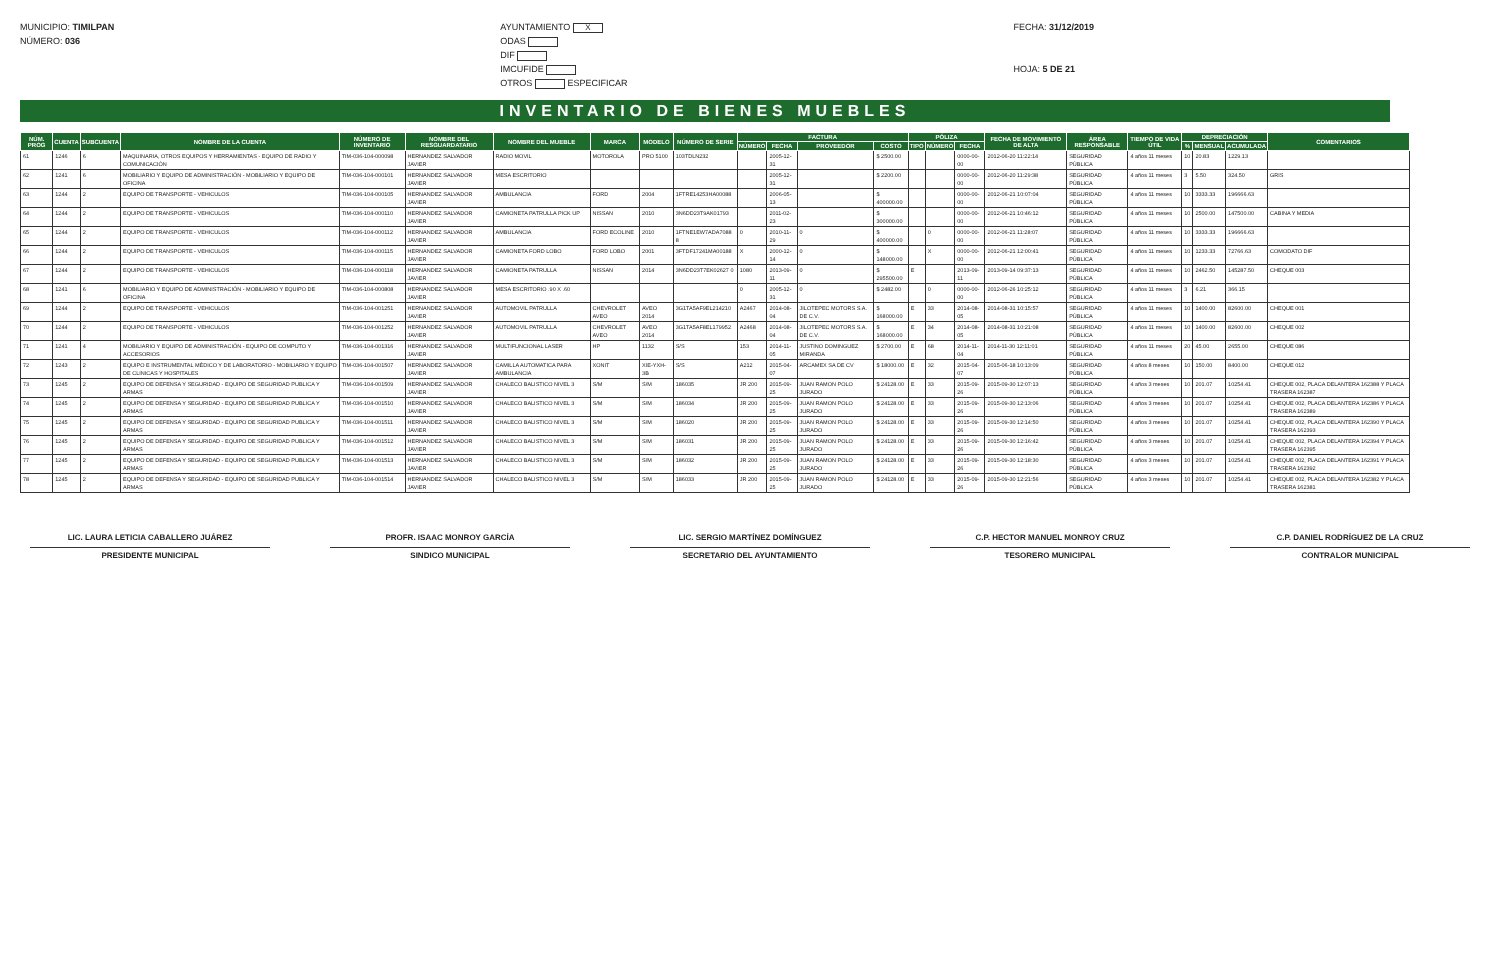MUNICIPIO: TIMILPAN
NÚMERO: 036
AYUNTAMIENTO X
ODAS
DIF
IMCUFIDE
OTROS ESPECIFICAR
FECHA: 31/12/2019
HOJA: 5 DE 21
INVENTARIO DE BIENES MUEBLES
| NÚM. PROG | CUENTA | SUBCUENTA | NOMBRE DE LA CUENTA | NÚMERO DE INVENTARIO | NOMBRE DEL RESGUARDATARIO | NOMBRE DEL MUEBLE | MARCA | MODELO | NÚMERO DE SERIE | FACTURA | | | | PÓLIZA | | | FECHA DE MOVIMIENTO DE ALTA | ÁREA RESPONSABLE | TIEMPO DE VIDA ÚTIL | DEPRECIACIÓN | | | COMENTARIOS |
| --- | --- | --- | --- | --- | --- | --- | --- | --- | --- | --- | --- | --- | --- | --- | --- | --- | --- | --- | --- | --- | --- | --- | --- |
| | | | | | | | | | | NÚMERO | FECHA | PROVEEDOR | COSTO | TIPO | NÚMERO | FECHA | | | | % | MENSUAL | ACUMULADA | |
| 61 | 1246 | 6 | MAQUINARIA, OTROS EQUIPOS Y HERRAMIENTAS - EQUIPO DE RADIO Y COMUNICACIÓN | TIM-036-104-000098 | HERNANDEZ SALVADOR JAVIER | RADIO MOVIL | MOTOROLA | PRO 5100 | 103TDLN232 | | 2005-12-31 | | $ 2500.00 | | | 0000-00-00 | 2012-06-20 11:22:14 | SEGURIDAD PÚBLICA | 4 años 11 meses | 10 | 20.83 | 1229.13 | |
| 62 | 1241 | 6 | MOBILIARIO Y EQUIPO DE ADMINISTRACIÓN - MOBILIARIO Y EQUIPO DE OFICINA | TIM-036-104-000101 | HERNANDEZ SALVADOR JAVIER | MESA ESCRITORIO | | | | | 2005-12-31 | | $ 2200.00 | | | 0000-00-00 | 2012-06-20 11:29:38 | SEGURIDAD PÚBLICA | 4 años 11 meses | 3 | 5.50 | 324.50 | GRIS |
| 63 | 1244 | 2 | EQUIPO DE TRANSPORTE - VEHICULOS | TIM-036-104-000105 | HERNANDEZ SALVADOR JAVIER | AMBULANCIA | FORD | 2004 | 1FTRE14253HA00088 | | 2006-05-13 | | $ 400000.00 | | | 0000-00-00 | 2012-06-21 10:07:04 | SEGURIDAD PÚBLICA | 4 años 11 meses | 10 | 3333.33 | 196666.63 | |
| 64 | 1244 | 2 | EQUIPO DE TRANSPORTE - VEHICULOS | TIM-036-104-000110 | HERNANDEZ SALVADOR JAVIER | CAMIONETA PATRULLA PICK UP | NISSAN | 2010 | 3N6DD23T9AK01793 | | 2011-02-23 | | $ 300000.00 | | | 0000-00-00 | 2012-06-21 10:46:12 | SEGURIDAD PÚBLICA | 4 años 11 meses | 10 | 2500.00 | 147500.00 | CABINA Y MEDIA |
| 65 | 1244 | 2 | EQUIPO DE TRANSPORTE - VEHICULOS | TIM-036-104-000112 | HERNANDEZ SALVADOR JAVIER | AMBULANCIA | FORD ECOLINE | 2010 | 1FTNE1EW7ADA7088 8 | 0 | 2010-11-29 | 0 | $ 400000.00 | | 0 | 0000-00-00 | 2012-06-21 11:28:07 | SEGURIDAD PÚBLICA | 4 años 11 meses | 10 | 3333.33 | 196666.63 | |
| 66 | 1244 | 2 | EQUIPO DE TRANSPORTE - VEHICULOS | TIM-036-104-000115 | HERNANDEZ SALVADOR JAVIER | CAMIONETA FORD LOBO | FORD LOBO | 2001 | 3FTDF17241MA00188 | X | 2000-12-14 | 0 | $ 148000.00 | | X | 0000-00-00 | 2012-06-21 12:00:41 | SEGURIDAD PÚBLICA | 4 años 11 meses | 10 | 1233.33 | 72766.63 | COMODATO DIF |
| 67 | 1244 | 2 | EQUIPO DE TRANSPORTE - VEHICULOS | TIM-036-104-000118 | HERNANDEZ SALVADOR JAVIER | CAMIONETA PATRULLA | NISSAN | 2014 | 3N6DD23T7EK02627 0 | 1080 | 2013-09-11 | 0 | $ 295500.00 | E | | 2013-09-11 | 2013-09-14 09:37:13 | SEGURIDAD PÚBLICA | 4 años 11 meses | 10 | 2462.50 | 145287.50 | CHEQUE 003 |
| 68 | 1241 | 6 | MOBILIARIO Y EQUIPO DE ADMINISTRACIÓN - MOBILIARIO Y EQUIPO DE OFICINA | TIM-036-104-000808 | HERNANDEZ SALVADOR JAVIER | MESA ESCRITORIO .90 X .60 | | | | 0 | 2005-12-31 | 0 | $ 2482.00 | | 0 | 0000-00-00 | 2012-06-26 10:25:12 | SEGURIDAD PÚBLICA | 4 años 11 meses | 3 | 6.21 | 366.15 | |
| 69 | 1244 | 2 | EQUIPO DE TRANSPORTE - VEHICULOS | TIM-036-104-001251 | HERNANDEZ SALVADOR JAVIER | AUTOMOVIL PATRULLA | CHEVROLET AVEO | AVEO 2014 | 3G1TA5AF9EL214210 | A2467 | 2014-08-04 | JILOTEPEC MOTORS S.A. DE C.V. | $ 168000.00 | E | 33 | 2014-08-05 | 2014-08-31 10:15:57 | SEGURIDAD PÚBLICA | 4 años 11 meses | 10 | 1400.00 | 82600.00 | CHEQUE 001 |
| 70 | 1244 | 2 | EQUIPO DE TRANSPORTE - VEHICULOS | TIM-036-104-001252 | HERNANDEZ SALVADOR JAVIER | AUTOMOVIL PATRULLA | CHEVROLET AVEO | AVEO 2014 | 3G1TA5AF8EL179952 | A2468 | 2014-08-04 | JILOTEPEC MOTORS S.A. DE C.V. | $ 168000.00 | E | 34 | 2014-08-05 | 2014-08-31 10:21:08 | SEGURIDAD PÚBLICA | 4 años 11 meses | 10 | 1400.00 | 82600.00 | CHEQUE 002 |
| 71 | 1241 | 4 | MOBILIARIO Y EQUIPO DE ADMINISTRACIÓN - EQUIPO DE COMPUTO Y ACCESORIOS | TIM-036-104-001316 | HERNANDEZ SALVADOR JAVIER | MULTIFUNCIONAL LASER | HP | 1132 | S/S | 153 | 2014-11-05 | JUSTINO DOMINGUEZ MIRANDA | $ 2700.00 | E | 68 | 2014-11-04 | 2014-11-30 12:11:01 | SEGURIDAD PÚBLICA | 4 años 11 meses | 20 | 45.00 | 2655.00 | CHEQUE 086 |
| 72 | 1243 | 2 | EQUIPO E INSTRUMENTAL MÉDICO Y DE LABORATORIO - MOBILIARIO Y EQUIPO DE CLINICAS Y HOSPITALES | TIM-036-104-001507 | HERNANDEZ SALVADOR JAVIER | CAMILLA AUTOMATICA PARA AMBULANCIA | XONIT | XIE-YXH-3B | S/S | A212 | 2015-04-07 | ARCAMEX SA DE CV | $ 18000.00 | E | 32 | 2015-04-07 | 2015-06-18 10:13:09 | SEGURIDAD PÚBLICA | 4 años 8 meses | 10 | 150.00 | 8400.00 | CHEQUE 012 |
| 73 | 1245 | 2 | EQUIPO DE DEFENSA Y SEGURIDAD - EQUIPO DE SEGURIDAD PUBLICA Y ARMAS | TIM-036-104-001509 | HERNANDEZ SALVADOR JAVIER | CHALECO BALISTICO NIVEL 3 | S/M | S/M | 186035 | JR 200 | 2015-09-25 | JUAN RAMON POLO JURADO | $ 24128.00 | E | 33 | 2015-09-26 | 2015-09-30 12:07:13 | SEGURIDAD PÚBLICA | 4 años 3 meses | 10 | 201.07 | 10254.41 | CHEQUE 002, PLACA DELANTERA 162388 Y PLACA TRASERA 162387 |
| 74 | 1245 | 2 | EQUIPO DE DEFENSA Y SEGURIDAD - EQUIPO DE SEGURIDAD PUBLICA Y ARMAS | TIM-036-104-001510 | HERNANDEZ SALVADOR JAVIER | CHALECO BALISTICO NIVEL 3 | S/M | S/M | 186034 | JR 200 | 2015-09-25 | JUAN RAMON POLO JURADO | $ 24128.00 | E | 33 | 2015-09-26 | 2015-09-30 12:13:06 | SEGURIDAD PÚBLICA | 4 años 3 meses | 10 | 201.07 | 10254.41 | CHEQUE 002, PLACA DELANTERA 162386 Y PLACA TRASERA 162389 |
| 75 | 1245 | 2 | EQUIPO DE DEFENSA Y SEGURIDAD - EQUIPO DE SEGURIDAD PUBLICA Y ARMAS | TIM-036-104-001511 | HERNANDEZ SALVADOR JAVIER | CHALECO BALISTICO NIVEL 3 | S/M | S/M | 186020 | JR 200 | 2015-09-25 | JUAN RAMON POLO JURADO | $ 24128.00 | E | 33 | 2015-09-26 | 2015-09-30 12:14:50 | SEGURIDAD PÚBLICA | 4 años 3 meses | 10 | 201.07 | 10254.41 | CHEQUE 002, PLACA DELANTERA 162390 Y PLACA TRASERA 162393 |
| 76 | 1245 | 2 | EQUIPO DE DEFENSA Y SEGURIDAD - EQUIPO DE SEGURIDAD PUBLICA Y ARMAS | TIM-036-104-001512 | HERNANDEZ SALVADOR JAVIER | CHALECO BALISTICO NIVEL 3 | S/M | S/M | 186031 | JR 200 | 2015-09-25 | JUAN RAMON POLO JURADO | $ 24128.00 | E | 33 | 2015-09-26 | 2015-09-30 12:16:42 | SEGURIDAD PÚBLICA | 4 años 3 meses | 10 | 201.07 | 10254.41 | CHEQUE 002, PLACA DELANTERA 162394 Y PLACA TRASERA 162395 |
| 77 | 1245 | 2 | EQUIPO DE DEFENSA Y SEGURIDAD - EQUIPO DE SEGURIDAD PUBLICA Y ARMAS | TIM-036-104-001513 | HERNANDEZ SALVADOR JAVIER | CHALECO BALISTICO NIVEL 3 | S/M | S/M | 186032 | JR 200 | 2015-09-25 | JUAN RAMON POLO JURADO | $ 24128.00 | E | 33 | 2015-09-26 | 2015-09-30 12:18:30 | SEGURIDAD PÚBLICA | 4 años 3 meses | 10 | 201.07 | 10254.41 | CHEQUE 002, PLACA DELANTERA 162391 Y PLACA TRASERA 162392 |
| 78 | 1245 | 2 | EQUIPO DE DEFENSA Y SEGURIDAD - EQUIPO DE SEGURIDAD PUBLICA Y ARMAS | TIM-036-104-001514 | HERNANDEZ SALVADOR JAVIER | CHALECO BALISTICO NIVEL 3 | S/M | S/M | 186033 | JR 200 | 2015-09-25 | JUAN RAMON POLO JURADO | $ 24128.00 | E | 33 | 2015-09-26 | 2015-09-30 12:21:56 | SEGURIDAD PÚBLICA | 4 años 3 meses | 10 | 201.07 | 10254.41 | CHEQUE 002, PLACA DELANTERA 162382 Y PLACA TRASERA 162381 |
LIC. LAURA LETICIA CABALLERO JUÁREZ
PRESIDENTE MUNICIPAL
PROFR. ISAAC MONROY GARCÍA
SINDICO MUNICIPAL
LIC. SERGIO MARTÍNEZ DOMÍNGUEZ
SECRETARIO DEL AYUNTAMIENTO
C.P. HECTOR MANUEL MONROY CRUZ
TESORERO MUNICIPAL
C.P. DANIEL RODRÍGUEZ DE LA CRUZ
CONTRALOR MUNICIPAL